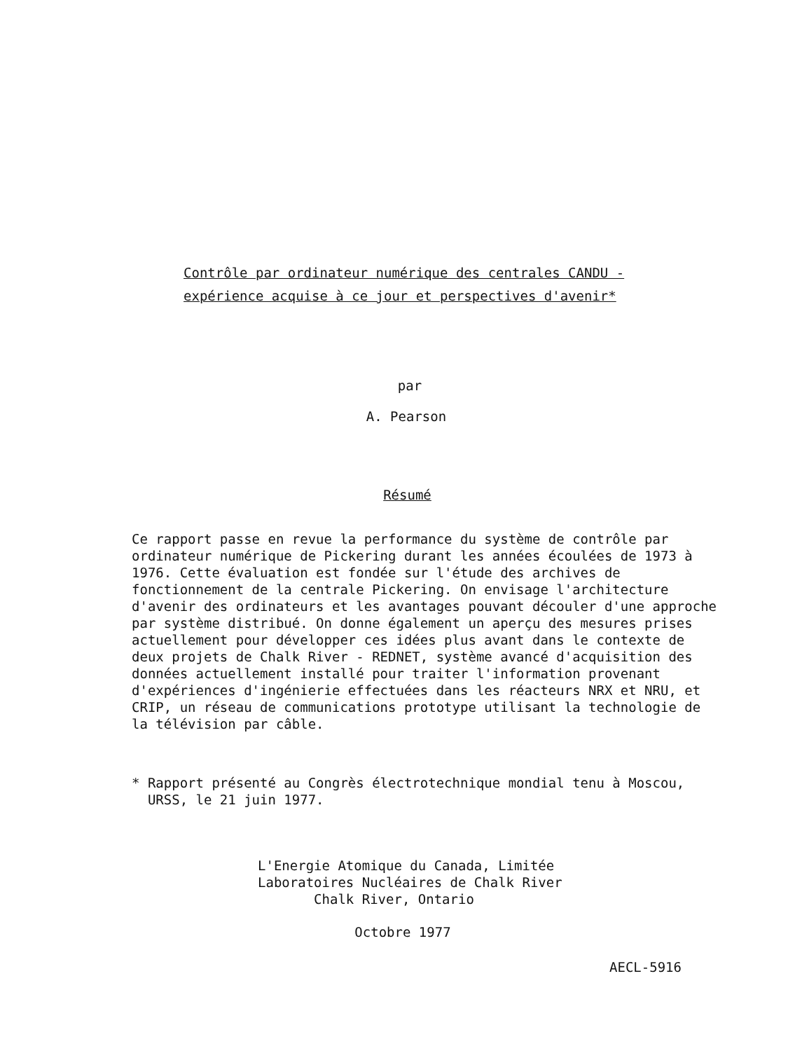Contrôle par ordinateur numérique des centrales CANDU -
expérience acquise à ce jour et perspectives d'avenir*
par
A. Pearson
Résumé
Ce rapport passe en revue la performance du système de contrôle par ordinateur numérique de Pickering durant les années écoulées de 1973 à 1976. Cette évaluation est fondée sur l'étude des archives de fonctionnement de la centrale Pickering. On envisage l'architecture d'avenir des ordinateurs et les avantages pouvant découler d'une approche par système distribué. On donne également un aperçu des mesures prises actuellement pour développer ces idées plus avant dans le contexte de deux projets de Chalk River - REDNET, système avancé d'acquisition des données actuellement installé pour traiter l'information provenant d'expériences d'ingénierie effectuées dans les réacteurs NRX et NRU, et CRIP, un réseau de communications prototype utilisant la technologie de la télévision par câble.
* Rapport présenté au Congrès électrotechnique mondial tenu à Moscou,
URSS, le 21 juin 1977.
L'Energie Atomique du Canada, Limitée
Laboratoires Nucléaires de Chalk River
Chalk River, Ontario
Octobre 1977
AECL-5916